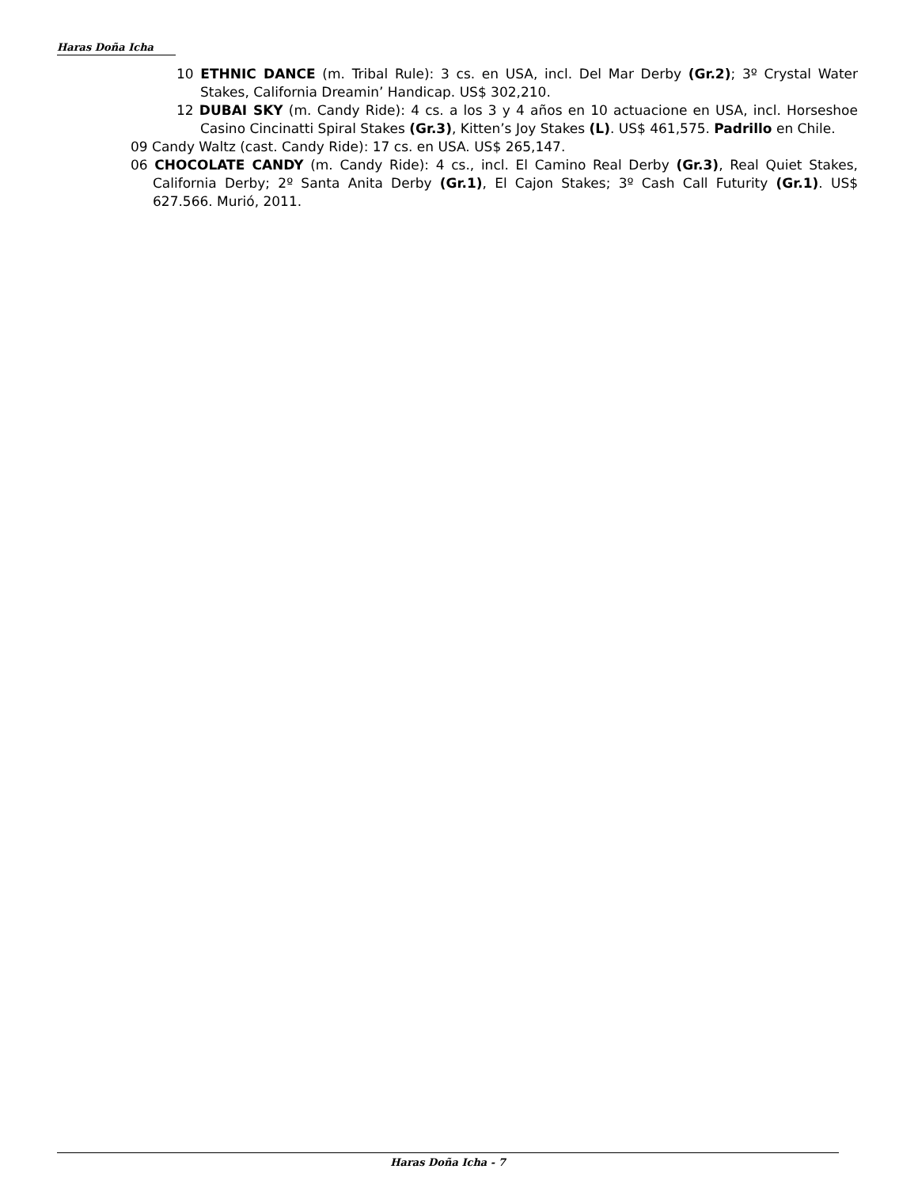Haras Doña Icha
10 ETHNIC DANCE (m. Tribal Rule): 3 cs. en USA, incl. Del Mar Derby (Gr.2); 3º Crystal Water Stakes, California Dreamin’ Handicap. US$ 302,210.
12 DUBAI SKY (m. Candy Ride): 4 cs. a los 3 y 4 años en 10 actuacione en USA, incl. Horseshoe Casino Cincinatti Spiral Stakes (Gr.3), Kitten’s Joy Stakes (L). US$ 461,575. Padrillo en Chile.
09 Candy Waltz (cast. Candy Ride): 17 cs. en USA. US$ 265,147.
06 CHOCOLATE CANDY (m. Candy Ride): 4 cs., incl. El Camino Real Derby (Gr.3), Real Quiet Stakes, California Derby; 2º Santa Anita Derby (Gr.1), El Cajon Stakes; 3º Cash Call Futurity (Gr.1). US$ 627.566. Murió, 2011.
Haras Doña Icha - 7